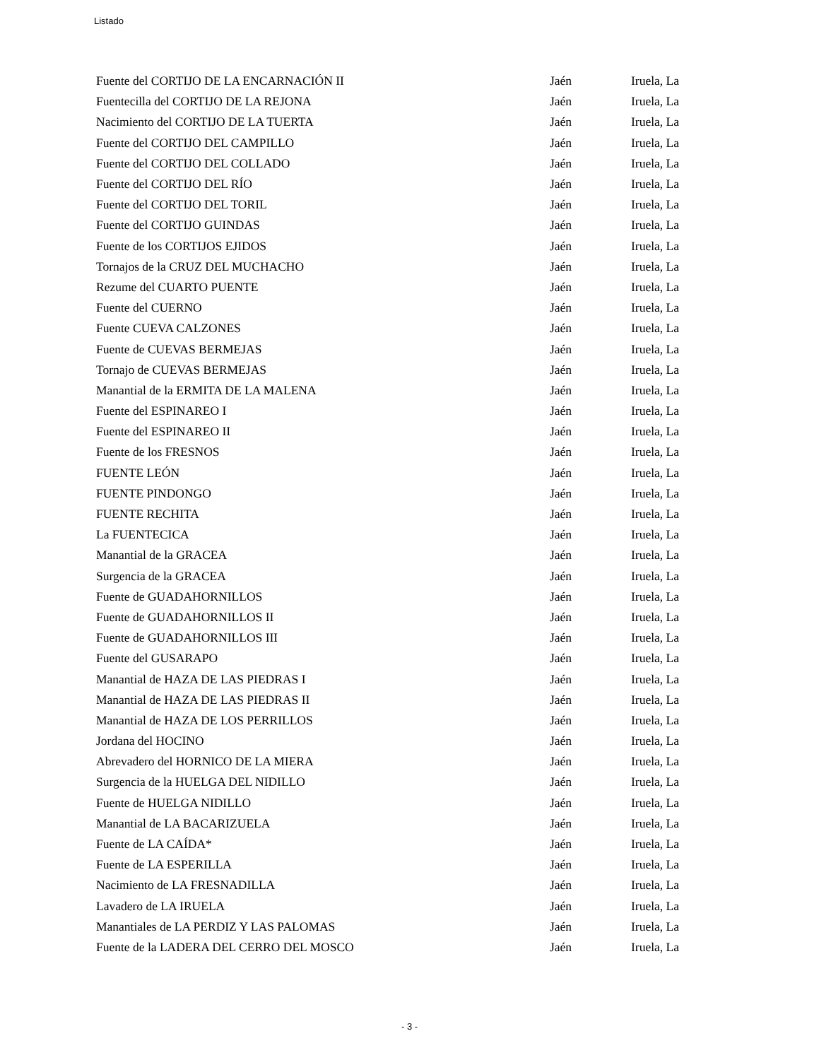Listado
| Fuente del CORTIJO DE LA ENCARNACIÓN II | Jaén | Iruela, La |
| Fuentecilla del CORTIJO DE LA REJONA | Jaén | Iruela, La |
| Nacimiento del CORTIJO DE LA TUERTA | Jaén | Iruela, La |
| Fuente del CORTIJO DEL CAMPILLO | Jaén | Iruela, La |
| Fuente del CORTIJO DEL COLLADO | Jaén | Iruela, La |
| Fuente del CORTIJO DEL RÍO | Jaén | Iruela, La |
| Fuente del CORTIJO DEL TORIL | Jaén | Iruela, La |
| Fuente del CORTIJO GUINDAS | Jaén | Iruela, La |
| Fuente de los CORTIJOS EJIDOS | Jaén | Iruela, La |
| Tornajos de la CRUZ DEL MUCHACHO | Jaén | Iruela, La |
| Rezume del CUARTO PUENTE | Jaén | Iruela, La |
| Fuente del CUERNO | Jaén | Iruela, La |
| Fuente CUEVA CALZONES | Jaén | Iruela, La |
| Fuente de CUEVAS BERMEJAS | Jaén | Iruela, La |
| Tornajo de CUEVAS BERMEJAS | Jaén | Iruela, La |
| Manantial de la ERMITA DE LA MALENA | Jaén | Iruela, La |
| Fuente del ESPINAREO I | Jaén | Iruela, La |
| Fuente del ESPINAREO II | Jaén | Iruela, La |
| Fuente de los FRESNOS | Jaén | Iruela, La |
| FUENTE LEÓN | Jaén | Iruela, La |
| FUENTE PINDONGO | Jaén | Iruela, La |
| FUENTE RECHITA | Jaén | Iruela, La |
| La FUENTECICA | Jaén | Iruela, La |
| Manantial de la GRACEA | Jaén | Iruela, La |
| Surgencia de la GRACEA | Jaén | Iruela, La |
| Fuente de GUADAHORNILLOS | Jaén | Iruela, La |
| Fuente de GUADAHORNILLOS II | Jaén | Iruela, La |
| Fuente de GUADAHORNILLOS III | Jaén | Iruela, La |
| Fuente del GUSARAPO | Jaén | Iruela, La |
| Manantial de HAZA DE LAS PIEDRAS I | Jaén | Iruela, La |
| Manantial de HAZA DE LAS PIEDRAS II | Jaén | Iruela, La |
| Manantial de HAZA DE LOS PERRILLOS | Jaén | Iruela, La |
| Jordana del HOCINO | Jaén | Iruela, La |
| Abrevadero del HORNICO DE LA MIERA | Jaén | Iruela, La |
| Surgencia de la HUELGA DEL NIDILLO | Jaén | Iruela, La |
| Fuente de HUELGA NIDILLO | Jaén | Iruela, La |
| Manantial de LA BACARIZUELA | Jaén | Iruela, La |
| Fuente de LA CAÍDA* | Jaén | Iruela, La |
| Fuente de LA ESPERILLA | Jaén | Iruela, La |
| Nacimiento de LA FRESNADILLA | Jaén | Iruela, La |
| Lavadero de LA IRUELA | Jaén | Iruela, La |
| Manantiales de LA PERDIZ Y LAS PALOMAS | Jaén | Iruela, La |
| Fuente de la LADERA DEL CERRO DEL MOSCO | Jaén | Iruela, La |
- 3 -